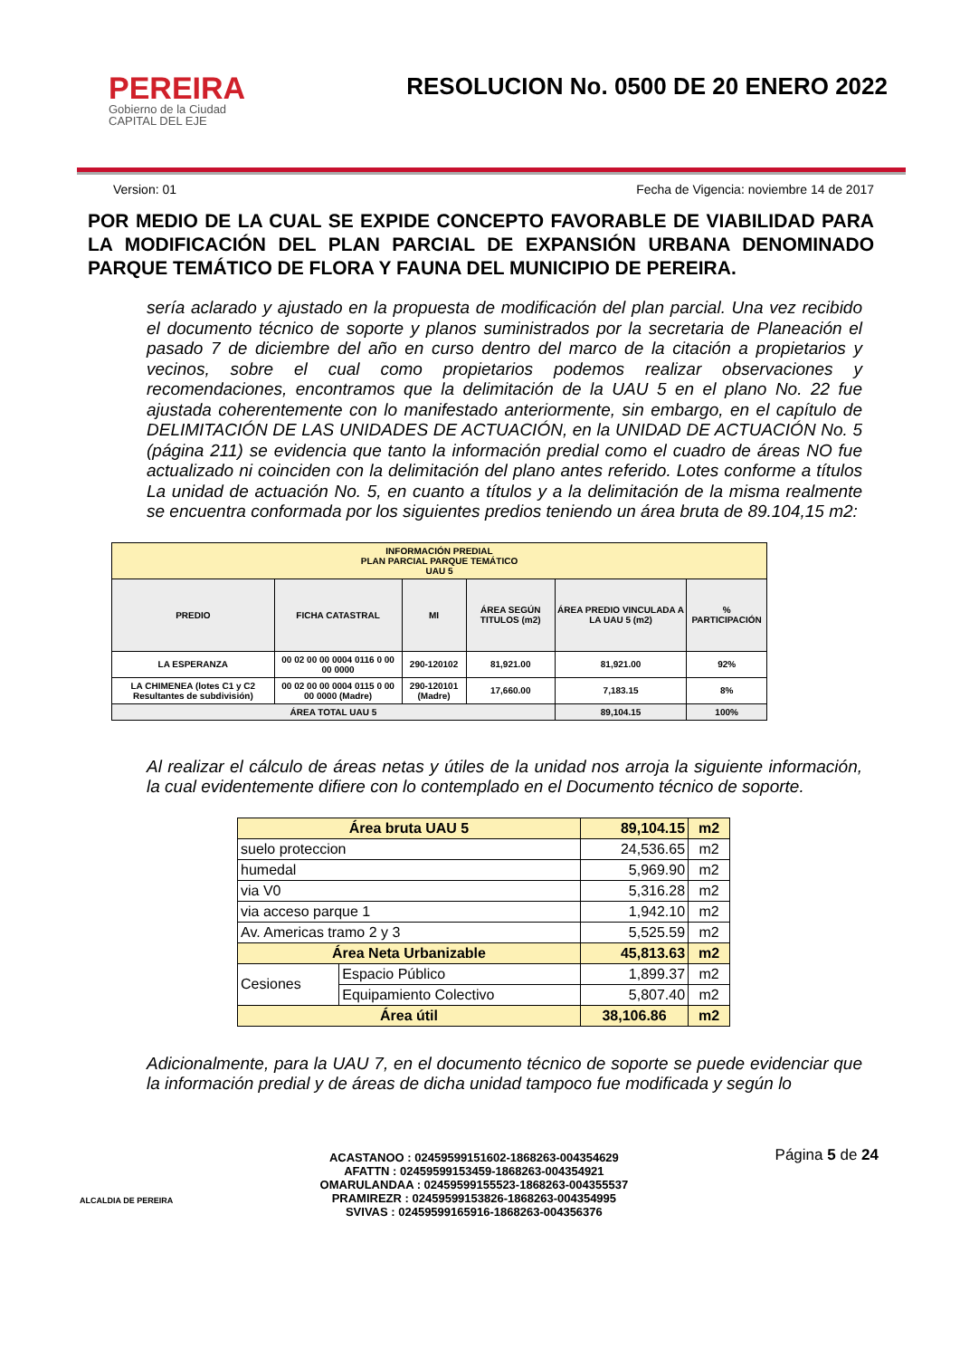PEREIRA
Gobierno de la Ciudad
CAPITAL DEL EJE
RESOLUCION No. 0500 DE 20 ENERO 2022
Version: 01 Fecha de Vigencia: noviembre 14 de 2017
POR MEDIO DE LA CUAL SE EXPIDE CONCEPTO FAVORABLE DE VIABILIDAD PARA LA MODIFICACIÓN DEL PLAN PARCIAL DE EXPANSIÓN URBANA DENOMINADO PARQUE TEMÁTICO DE FLORA Y FAUNA DEL MUNICIPIO DE PEREIRA.
sería aclarado y ajustado en la propuesta de modificación del plan parcial. Una vez recibido el documento técnico de soporte y planos suministrados por la secretaria de Planeación el pasado 7 de diciembre del año en curso dentro del marco de la citación a propietarios y vecinos, sobre el cual como propietarios podemos realizar observaciones y recomendaciones, encontramos que la delimitación de la UAU 5 en el plano No. 22 fue ajustada coherentemente con lo manifestado anteriormente, sin embargo, en el capítulo de DELIMITACIÓN DE LAS UNIDADES DE ACTUACIÓN, en la UNIDAD DE ACTUACIÓN No. 5 (página 211) se evidencia que tanto la información predial como el cuadro de áreas NO fue actualizado ni coinciden con la delimitación del plano antes referido. Lotes conforme a títulos La unidad de actuación No. 5, en cuanto a títulos y a la delimitación de la misma realmente se encuentra conformada por los siguientes predios teniendo un área bruta de 89.104,15 m2:
| INFORMACIÓN PREDIAL PLAN PARCIAL PARQUE TEMÁTICO UAU 5 | | | | | |
| --- | --- | --- | --- | --- | --- |
| PREDIO | FICHA CATASTRAL | MI | ÁREA SEGÚN TITULOS (m2) | ÁREA PREDIO VINCULADA A LA UAU 5 (m2) | % PARTICIPACIÓN |
| LA ESPERANZA | 00 02 00 00 0004 0116 0 00 00 0000 | 290-120102 | 81,921.00 | 81,921.00 | 92% |
| LA CHIMENEA (lotes C1 y C2 Resultantes de subdivisión) | 00 02 00 00 0004 0115 0 00 00 0000 (Madre) | 290-120101 (Madre) | 17,660.00 | 7,183.15 | 8% |
| ÁREA TOTAL UAU 5 | | | | 89,104.15 | 100% |
Al realizar el cálculo de áreas netas y útiles de la unidad nos arroja la siguiente información, la cual evidentemente difiere con lo contemplado en el Documento técnico de soporte.
| Área bruta UAU 5 | | 89,104.15 | m2 |
| suelo proteccion | | 24,536.65 | m2 |
| humedal | | 5,969.90 | m2 |
| via V0 | | 5,316.28 | m2 |
| via acceso parque 1 | | 1,942.10 | m2 |
| Av. Americas tramo 2 y 3 | | 5,525.59 | m2 |
| Área Neta Urbanizable | | 45,813.63 | m2 |
| Cesiones | Espacio Público | 1,899.37 | m2 |
| | Equipamiento Colectivo | 5,807.40 | m2 |
| Área útil | | 38,106.86 | m2 |
Adicionalmente, para la UAU 7, en el documento técnico de soporte se puede evidenciar que la información predial y de áreas de dicha unidad tampoco fue modificada y según lo
ALCALDIA DE PEREIRA
ACASTANOO : 02459599151602-1868263-004354629
AFATTN : 02459599153459-1868263-004354921
OMARULANDAA : 02459599155523-1868263-004355537
PRAMIREZR : 02459599153826-1868263-004354995
SVIVAS : 02459599165916-1868263-004356376
Página 5 de 24